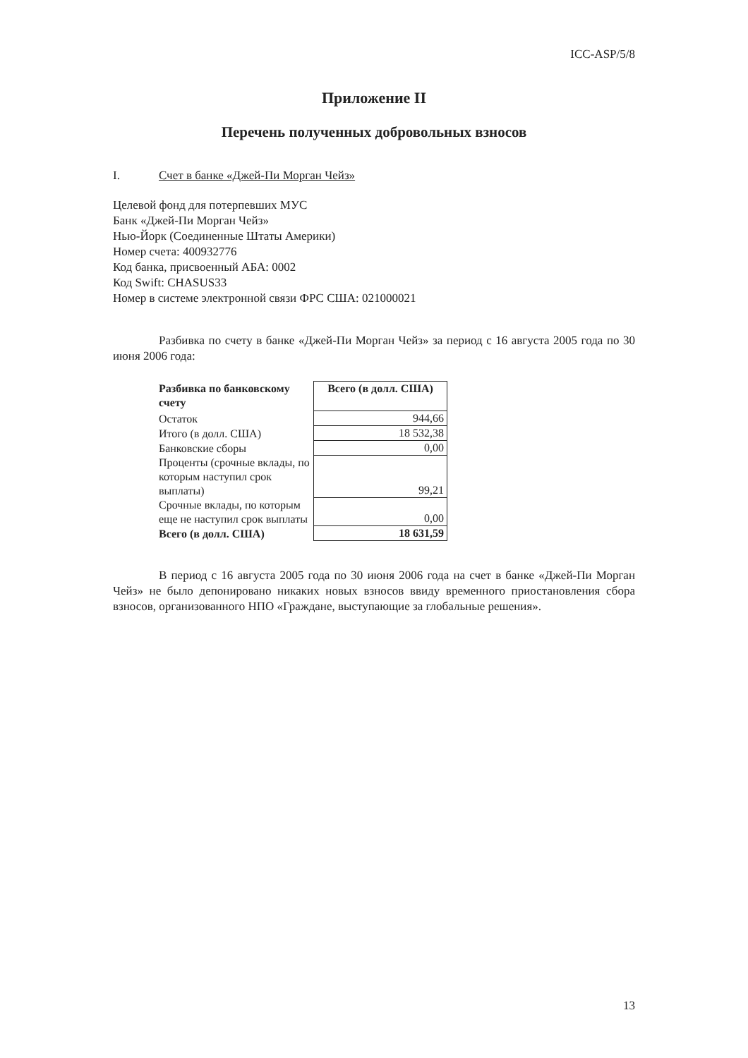ICC-ASP/5/8
Приложение II
Перечень полученных добровольных взносов
I. Счет в банке «Джей-Пи Морган Чейз»
Целевой фонд для потерпевших МУС
Банк «Джей-Пи Морган Чейз»
Нью-Йорк (Соединенные Штаты Америки)
Номер счета: 400932776
Код банка, присвоенный АБА: 0002
Код Swift: CHASUS33
Номер в системе электронной связи ФРС США: 021000021
Разбивка по счету в банке «Джей-Пи Морган Чейз» за период с 16 августа 2005 года по 30 июня 2006 года:
| Разбивка по банковскому счету | Всего (в долл. США) |
| --- | --- |
| Остаток | 944,66 |
| Итого (в долл. США) | 18 532,38 |
| Банковские сборы | 0,00 |
| Проценты (срочные вклады, по которым наступил срок выплаты) | 99,21 |
| Срочные вклады, по которым еще не наступил срок выплаты | 0,00 |
| Всего (в долл. США) | 18 631,59 |
В период с 16 августа 2005 года по 30 июня 2006 года на счет в банке «Джей-Пи Морган Чейз» не было депонировано никаких новых взносов ввиду временного приостановления сбора взносов, организованного НПО «Граждане, выступающие за глобальные решения».
13